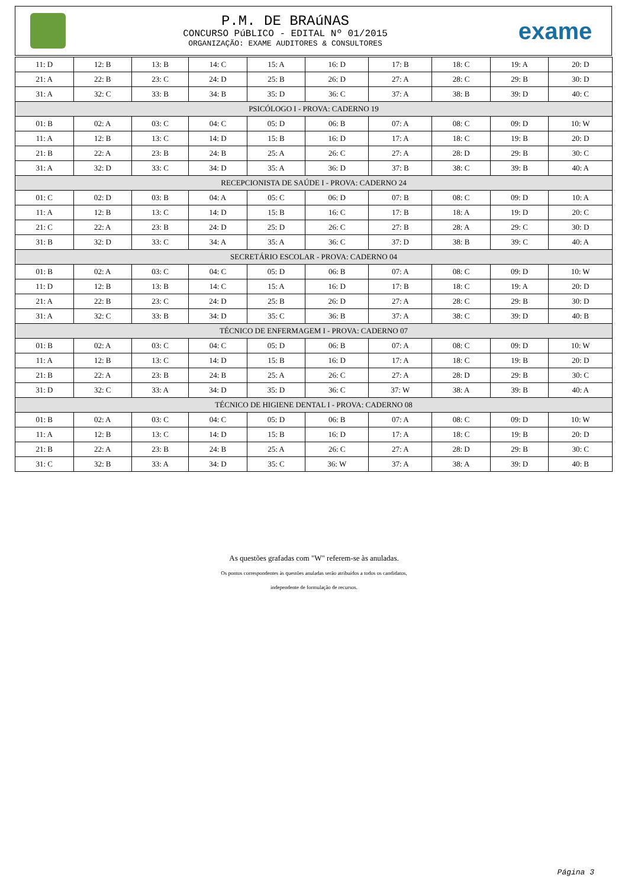P.M. DE BRAúNAS
CONCURSO PúBLICO - EDITAL Nº 01/2015
ORGANIZAÇÃO: EXAME AUDITORES & CONSULTORES
exame
| 11: D | 12: B | 13: B | 14: C | 15: A | 16: D | 17: B | 18: C | 19: A | 20: D |
| 21: A | 22: B | 23: C | 24: D | 25: B | 26: D | 27: A | 28: C | 29: B | 30: D |
| 31: A | 32: C | 33: B | 34: B | 35: D | 36: C | 37: A | 38: B | 39: D | 40: C |
| PSICÓLOGO I - PROVA: CADERNO 19 | | | | | | | | | |
| 01: B | 02: A | 03: C | 04: C | 05: D | 06: B | 07: A | 08: C | 09: D | 10: W |
| 11: A | 12: B | 13: C | 14: D | 15: B | 16: D | 17: A | 18: C | 19: B | 20: D |
| 21: B | 22: A | 23: B | 24: B | 25: A | 26: C | 27: A | 28: D | 29: B | 30: C |
| 31: A | 32: D | 33: C | 34: D | 35: A | 36: D | 37: B | 38: C | 39: B | 40: A |
| RECEPCIONISTA DE SAÚDE I - PROVA: CADERNO 24 | | | | | | | | | |
| 01: C | 02: D | 03: B | 04: A | 05: C | 06: D | 07: B | 08: C | 09: D | 10: A |
| 11: A | 12: B | 13: C | 14: D | 15: B | 16: C | 17: B | 18: A | 19: D | 20: C |
| 21: C | 22: A | 23: B | 24: D | 25: D | 26: C | 27: B | 28: A | 29: C | 30: D |
| 31: B | 32: D | 33: C | 34: A | 35: A | 36: C | 37: D | 38: B | 39: C | 40: A |
| SECRETÁRIO ESCOLAR - PROVA: CADERNO 04 | | | | | | | | | |
| 01: B | 02: A | 03: C | 04: C | 05: D | 06: B | 07: A | 08: C | 09: D | 10: W |
| 11: D | 12: B | 13: B | 14: C | 15: A | 16: D | 17: B | 18: C | 19: A | 20: D |
| 21: A | 22: B | 23: C | 24: D | 25: B | 26: D | 27: A | 28: C | 29: B | 30: D |
| 31: A | 32: C | 33: B | 34: D | 35: C | 36: B | 37: A | 38: C | 39: D | 40: B |
| TÉCNICO DE ENFERMAGEM I - PROVA: CADERNO 07 | | | | | | | | | |
| 01: B | 02: A | 03: C | 04: C | 05: D | 06: B | 07: A | 08: C | 09: D | 10: W |
| 11: A | 12: B | 13: C | 14: D | 15: B | 16: D | 17: A | 18: C | 19: B | 20: D |
| 21: B | 22: A | 23: B | 24: B | 25: A | 26: C | 27: A | 28: D | 29: B | 30: C |
| 31: D | 32: C | 33: A | 34: D | 35: D | 36: C | 37: W | 38: A | 39: B | 40: A |
| TÉCNICO DE HIGIENE DENTAL I - PROVA: CADERNO 08 | | | | | | | | | |
| 01: B | 02: A | 03: C | 04: C | 05: D | 06: B | 07: A | 08: C | 09: D | 10: W |
| 11: A | 12: B | 13: C | 14: D | 15: B | 16: D | 17: A | 18: C | 19: B | 20: D |
| 21: B | 22: A | 23: B | 24: B | 25: A | 26: C | 27: A | 28: D | 29: B | 30: C |
| 31: C | 32: B | 33: A | 34: D | 35: C | 36: W | 37: A | 38: A | 39: D | 40: B |
As questões grafadas com "W" referem-se às anuladas.
Os pontos correspondentes às questões anuladas serão atribuídos a todos os candidatos,
independente de formulação de recursos.
Página 3